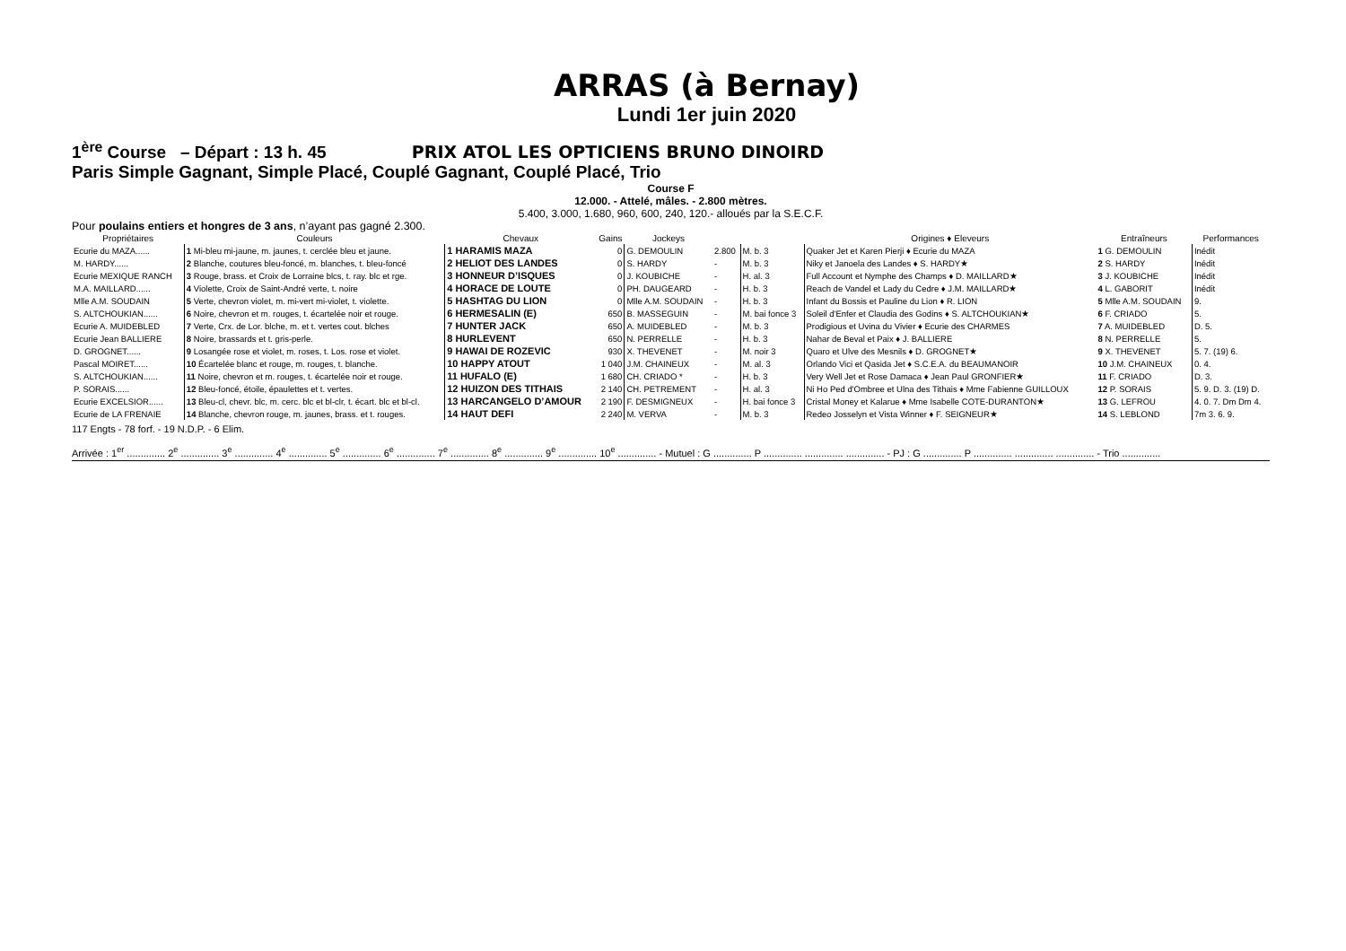ARRAS (à Bernay)
Lundi 1er juin 2020
1<sup>ère</sup> Course – Départ : 13 h. 45 PRIX ATOL LES OPTICIENS BRUNO DINOIRD
Paris Simple Gagnant, Simple Placé, Couplé Gagnant, Couplé Placé, Trio
Course F
12.000. - Attelé, mâles. - 2.800 mètres.
5.400, 3.000, 1.680, 960, 600, 240, 120.- alloués par la S.E.C.F.
Pour poulains entiers et hongres de 3 ans, n’ayant pas gagné 2.300.
| Propriétaires | Couleurs | Chevaux | Gains | Jockeys | | | Origines ♦ Eleveurs | Entraîneurs | Performances |
| --- | --- | --- | --- | --- | --- | --- | --- | --- | --- |
| Ecurie du MAZA...... | 1 Mi-bleu mi-jaune, m. jaunes, t. cerclée bleu et jaune. | 1 HARAMIS MAZA | 0 | G. DEMOULIN | 2.800 | M. b. 3 | Quaker Jet et Karen Pierji ♦ Ecurie du MAZA | 1 G. DEMOULIN | Inédit |
| M. HARDY...... | 2 Blanche, coutures bleu-foncé, m. blanches, t. bleu-foncé | 2 HELIOT DES LANDES | 0 | S. HARDY | - | M. b. 3 | Niky et Janoela des Landes ♦ S. HARDY★ | 2 S. HARDY | Inédit |
| Ecurie MEXIQUE RANCH | 3 Rouge, brass. et Croix de Lorraine blcs, t. ray. blc et rge. | 3 HONNEUR D’ISQUES | 0 | J. KOUBICHE | - | H. al. 3 | Full Account et Nymphe des Champs ♦ D. MAILLARD★ | 3 J. KOUBICHE | Inédit |
| M.A. MAILLARD...... | 4 Violette, Croix de Saint-André verte, t. noire | 4 HORACE DE LOUTE | 0 | PH. DAUGEARD | - | H. b. 3 | Reach de Vandel et Lady du Cedre ♦ J.M. MAILLARD★ | 4 L. GABORIT | Inédit |
| Mlle A.M. SOUDAIN | 5 Verte, chevron violet, m. mi-vert mi-violet, t. violette. | 5 HASHTAG DU LION | 0 | Mlle A.M. SOUDAIN | - | H. b. 3 | Infant du Bossis et Pauline du Lion ♦ R. LION | 5 Mlle A.M. SOUDAIN | 9. |
| S. ALTCHOUKIAN...... | 6 Noire, chevron et m. rouges, t. écartelée noir et rouge. | 6 HERMESALIN (E) | 650 | B. MASSEGUIN | - | M. bai fonce 3 | Soleil d'Enfer et Claudia des Godins ♦ S. ALTCHOUKIAN★ | 6 F. CRIADO | 5. |
| Ecurie A. MUIDEBLED | 7 Verte, Crx. de Lor. blche, m. et t. vertes cout. blches | 7 HUNTER JACK | 650 | A. MUIDEBLED | - | M. b. 3 | Prodigious et Uvina du Vivier ♦ Ecurie des CHARMES | 7 A. MUIDEBLED | D. 5. |
| Ecurie Jean BALLIERE | 8 Noire, brassards et t. gris-perle. | 8 HURLEVENT | 650 | N. PERRELLE | - | H. b. 3 | Nahar de Beval et Paix ♦ J. BALLIERE | 8 N. PERRELLE | 5. |
| D. GROGNET...... | 9 Losangée rose et violet, m. roses, t. Los. rose et violet. | 9 HAWAI DE ROZEVIC | 930 | X. THEVENET | - | M. noir 3 | Quaro et Ulve des Mesnils ♦ D. GROGNET★ | 9 X. THEVENET | 5. 7. (19) 6. |
| Pascal MOIRET...... | 10 Écartelée blanc et rouge, m. rouges, t. blanche. | 10 HAPPY ATOUT | 1 040 | J.M. CHAINEUX | - | M. al. 3 | Orlando Vici et Qasida Jet ♦ S.C.E.A. du BEAUMANOIR | 10 J.M. CHAINEUX | 0. 4. |
| S. ALTCHOUKIAN...... | 11 Noire, chevron et m. rouges, t. écartelée noir et rouge. | 11 HUFALO (E) | 1 680 | CH. CRIADO * | - | H. b. 3 | Very Well Jet et Rose Damaca ♦ Jean Paul GRONFIER★ | 11 F. CRIADO | D. 3. |
| P. SORAIS...... | 12 Bleu-foncé, étoile, épaulettes et t. vertes. | 12 HUIZON DES TITHAIS | 2 140 | CH. PETREMENT | - | H. al. 3 | Ni Ho Ped d'Ombree et Ulna des Tithais ♦ Mme Fabienne GUILLOUX | 12 P. SORAIS | 5. 9. D. 3. (19) D. |
| Ecurie EXCELSIOR...... | 13 Bleu-cl, chevr. blc, m. cerc. blc et bl-clr, t. écart. blc et bl-cl. | 13 HARCANGELO D’AMOUR | 2 190 | F. DESMIGNEUX | - | H. bai fonce 3 | Cristal Money et Kalarue ♦ Mme Isabelle COTE-DURANTON★ | 13 G. LEFROU | 4. 0. 7. Dm Dm 4. |
| Ecurie de LA FRENAIE | 14 Blanche, chevron rouge, m. jaunes, brass. et t. rouges. | 14 HAUT DEFI | 2 240 | M. VERVA | - | M. b. 3 | Redeo Josselyn et Vista Winner ♦ F. SEIGNEUR★ | 14 S. LEBLOND | 7m 3. 6. 9. |
117 Engts - 78 forf. - 19 N.D.P. - 6 Elim.
Arrivée : 1<sup>er</sup> .............. 2<sup>e</sup> .............. 3<sup>e</sup> .............. 4<sup>e</sup> .............. 5<sup>e</sup> .............. 6<sup>e</sup> .............. 7<sup>e</sup> .............. 8<sup>e</sup> .............. 9<sup>e</sup> .............. 10<sup>e</sup> .............. - Mutuel : G .............. P .............. .............. .............. - PJ : G .............. P .............. .............. .............. - Trio ..............